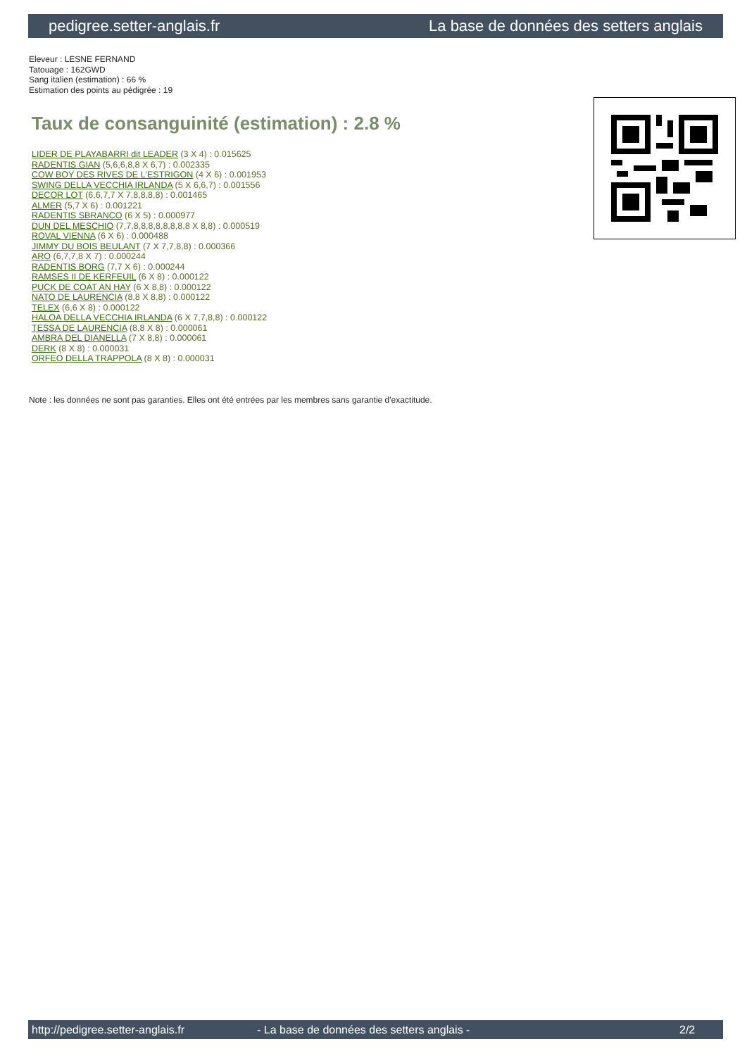pedigree.setter-anglais.fr La base de données des setters anglais
Eleveur : LESNE FERNAND
Tatouage : 162GWD
Sang italien (estimation) : 66 %
Estimation des points au pédigrée : 19
Taux de consanguinité (estimation) : 2.8 %
LIDER DE PLAYABARRI dit LEADER (3 X 4) : 0.015625
RADENTIS GIAN (5,6,6,8,8 X 6,7) : 0.002335
COW BOY DES RIVES DE L'ESTRIGON (4 X 6) : 0.001953
SWING DELLA VECCHIA IRLANDA (5 X 6,6,7) : 0.001556
DECOR LOT (6,6,7,7 X 7,8,8,8,8) : 0.001465
ALMER (5,7 X 6) : 0.001221
RADENTIS SBRANCO (6 X 5) : 0.000977
DUN DEL MESCHIO (7,7,8,8,8,8,8,8,8,8 X 8,8) : 0.000519
ROVAL VIENNA (6 X 6) : 0.000488
JIMMY DU BOIS BEULANT (7 X 7,7,8,8) : 0.000366
ARO (6,7,7,8 X 7) : 0.000244
RADENTIS BORG (7,7 X 6) : 0.000244
RAMSES II DE KERFEUIL (6 X 8) : 0.000122
PUCK DE COAT AN HAY (6 X 8,8) : 0.000122
NATO DE LAURENCIA (8,8 X 8,8) : 0.000122
TELEX (6,6 X 8) : 0.000122
HALOA DELLA VECCHIA IRLANDA (6 X 7,7,8,8) : 0.000122
TESSA DE LAURENCIA (8,8 X 8) : 0.000061
AMBRA DEL DIANELLA (7 X 8,8) : 0.000061
DERK (8 X 8) : 0.000031
ORFEO DELLA TRAPPOLA (8 X 8) : 0.000031
Note : les données ne sont pas garanties. Elles ont été entrées par les membres sans garantie d'exactitude.
http://pedigree.setter-anglais.fr - La base de données des setters anglais - 2/2